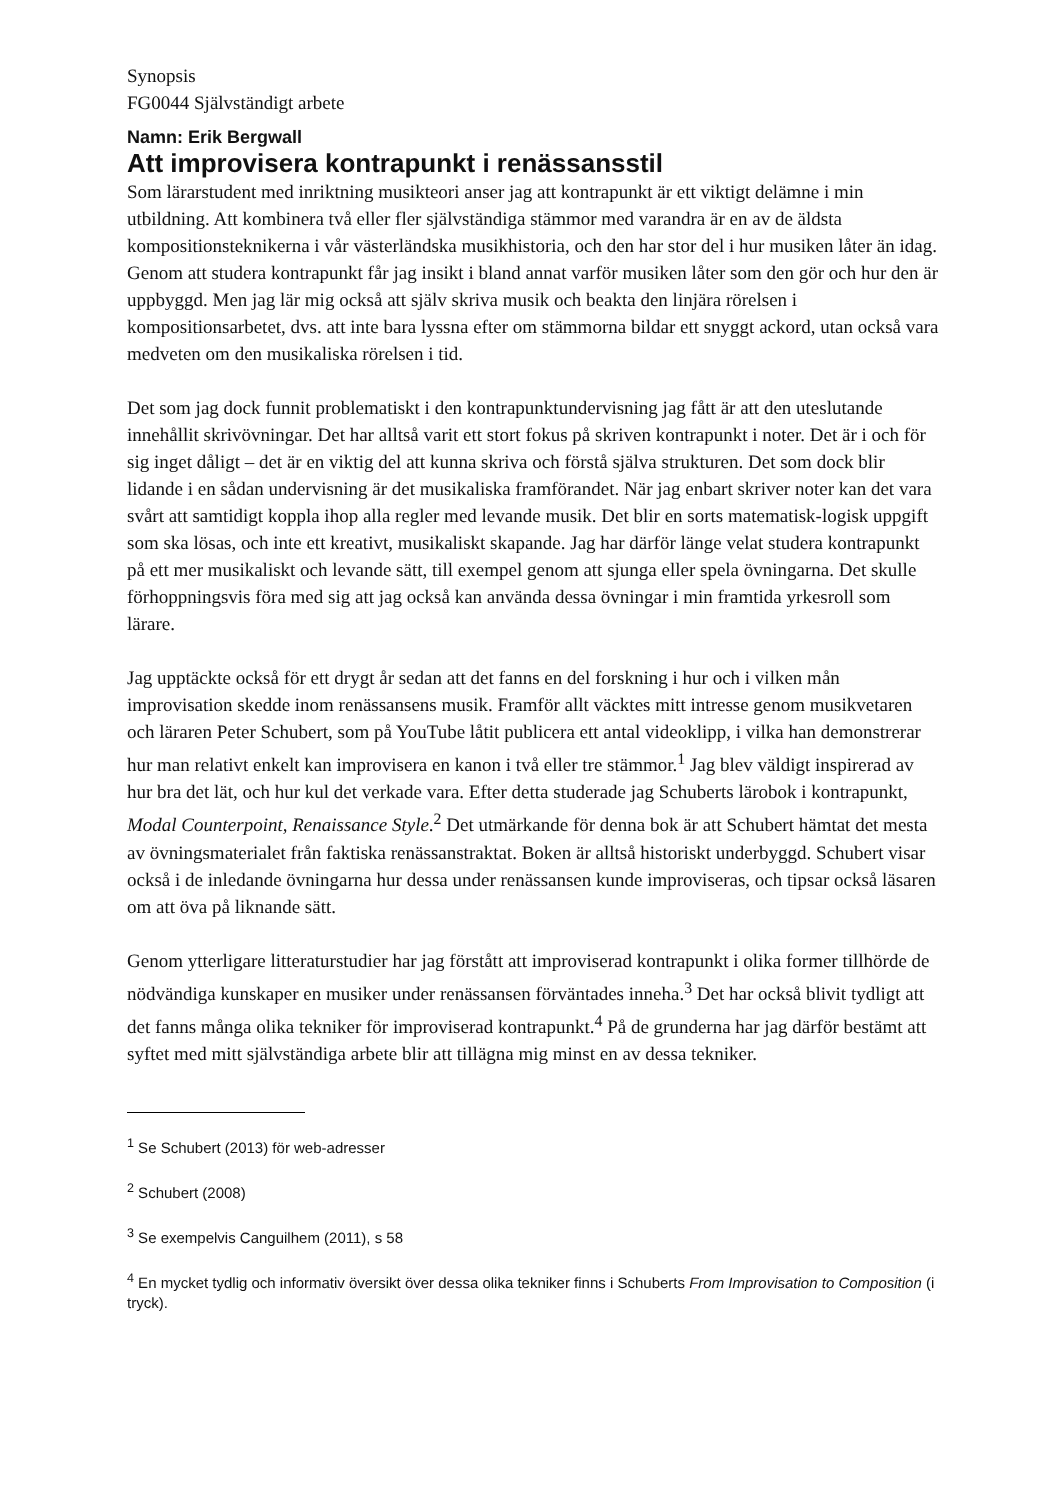Synopsis
FG0044 Självständigt arbete
Namn: Erik Bergwall
Att improvisera kontrapunkt i renässansstil
Som lärarstudent med inriktning musikteori anser jag att kontrapunkt är ett viktigt delämne i min utbildning. Att kombinera två eller fler självständiga stämmor med varandra är en av de äldsta kompositionsteknikerna i vår västerländska musikhistoria, och den har stor del i hur musiken låter än idag. Genom att studera kontrapunkt får jag insikt i bland annat varför musiken låter som den gör och hur den är uppbyggd. Men jag lär mig också att själv skriva musik och beakta den linjära rörelsen i kompositionsarbetet, dvs. att inte bara lyssna efter om stämmorna bildar ett snyggt ackord, utan också vara medveten om den musikaliska rörelsen i tid.
Det som jag dock funnit problematiskt i den kontrapunktundervisning jag fått är att den uteslutande innehållit skrivövningar. Det har alltså varit ett stort fokus på skriven kontrapunkt i noter. Det är i och för sig inget dåligt – det är en viktig del att kunna skriva och förstå själva strukturen. Det som dock blir lidande i en sådan undervisning är det musikaliska framförandet. När jag enbart skriver noter kan det vara svårt att samtidigt koppla ihop alla regler med levande musik. Det blir en sorts matematisk-logisk uppgift som ska lösas, och inte ett kreativt, musikaliskt skapande. Jag har därför länge velat studera kontrapunkt på ett mer musikaliskt och levande sätt, till exempel genom att sjunga eller spela övningarna. Det skulle förhoppningsvis föra med sig att jag också kan använda dessa övningar i min framtida yrkesroll som lärare.
Jag upptäckte också för ett drygt år sedan att det fanns en del forskning i hur och i vilken mån improvisation skedde inom renässansens musik. Framför allt väcktes mitt intresse genom musikvetaren och läraren Peter Schubert, som på YouTube låtit publicera ett antal videoklipp, i vilka han demonstrerar hur man relativt enkelt kan improvisera en kanon i två eller tre stämmor.<sup>1</sup> Jag blev väldigt inspirerad av hur bra det lät, och hur kul det verkade vara. Efter detta studerade jag Schuberts lärobok i kontrapunkt, Modal Counterpoint, Renaissance Style.<sup>2</sup> Det utmärkande för denna bok är att Schubert hämtat det mesta av övningsmaterialet från faktiska renässanstraktat. Boken är alltså historiskt underbyggd. Schubert visar också i de inledande övningarna hur dessa under renässansen kunde improviseras, och tipsar också läsaren om att öva på liknande sätt.
Genom ytterligare litteraturstudier har jag förstått att improviserad kontrapunkt i olika former tillhörde de nödvändiga kunskaper en musiker under renässansen förväntades inneha.<sup>3</sup> Det har också blivit tydligt att det fanns många olika tekniker för improviserad kontrapunkt.<sup>4</sup> På de grunderna har jag därför bestämt att syftet med mitt självständiga arbete blir att tillägna mig minst en av dessa tekniker.
<sup>1</sup> Se Schubert (2013) för web-adresser
<sup>2</sup> Schubert (2008)
<sup>3</sup> Se exempelvis Canguilhem (2011), s 58
<sup>4</sup> En mycket tydlig och informativ översikt över dessa olika tekniker finns i Schuberts From Improvisation to Composition (i tryck).